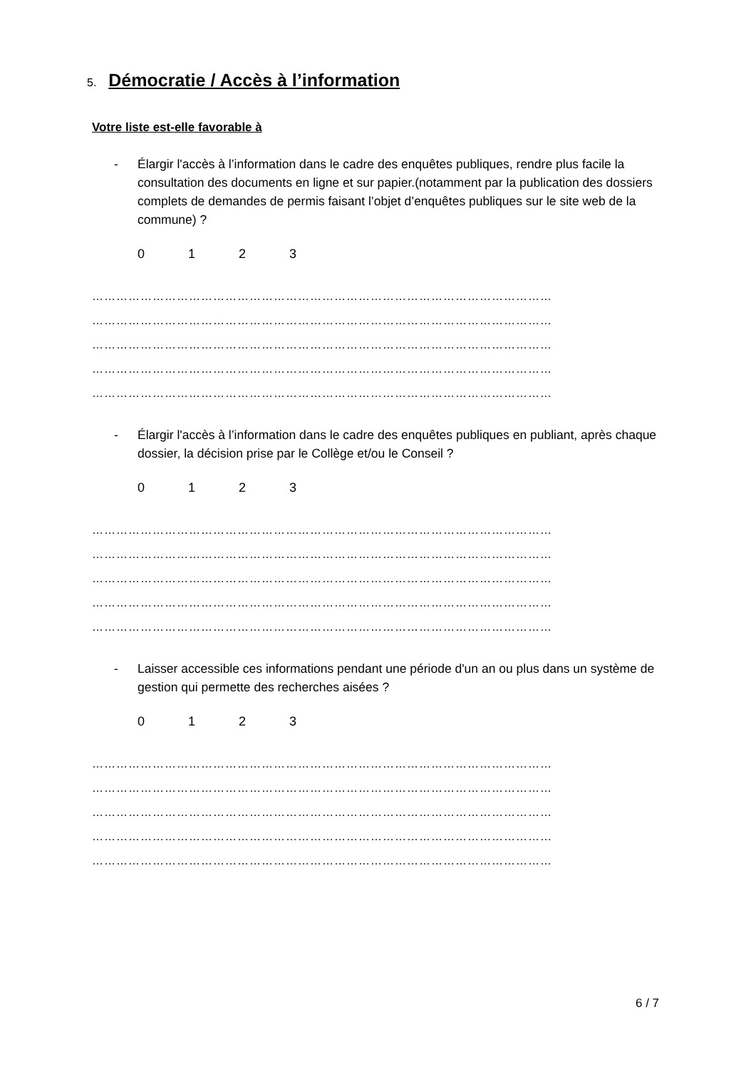5. Démocratie / Accès à l’information
Votre liste est-elle favorable à
- Élargir l'accès à l’information dans le cadre des enquêtes publiques, rendre plus facile la consultation des documents en ligne et sur papier.(notamment par la publication des dossiers complets de demandes de permis faisant l’objet d’enquêtes publiques sur le site web de la commune) ?
0123
……………………………………………………………………………………………………
……………………………………………………………………………………………………
……………………………………………………………………………………………………
……………………………………………………………………………………………………
……………………………………………………………………………………………………
- Élargir l'accès à l’information dans le cadre des enquêtes publiques en publiant, après chaque dossier, la décision prise par le Collège et/ou le Conseil ?
0123
……………………………………………………………………………………………………
……………………………………………………………………………………………………
……………………………………………………………………………………………………
……………………………………………………………………………………………………
……………………………………………………………………………………………………
- Laisser accessible ces informations pendant une période d'un an ou plus dans un système de gestion qui permette des recherches aisées ?
0123
……………………………………………………………………………………………………
……………………………………………………………………………………………………
……………………………………………………………………………………………………
……………………………………………………………………………………………………
……………………………………………………………………………………………………
6 / 7